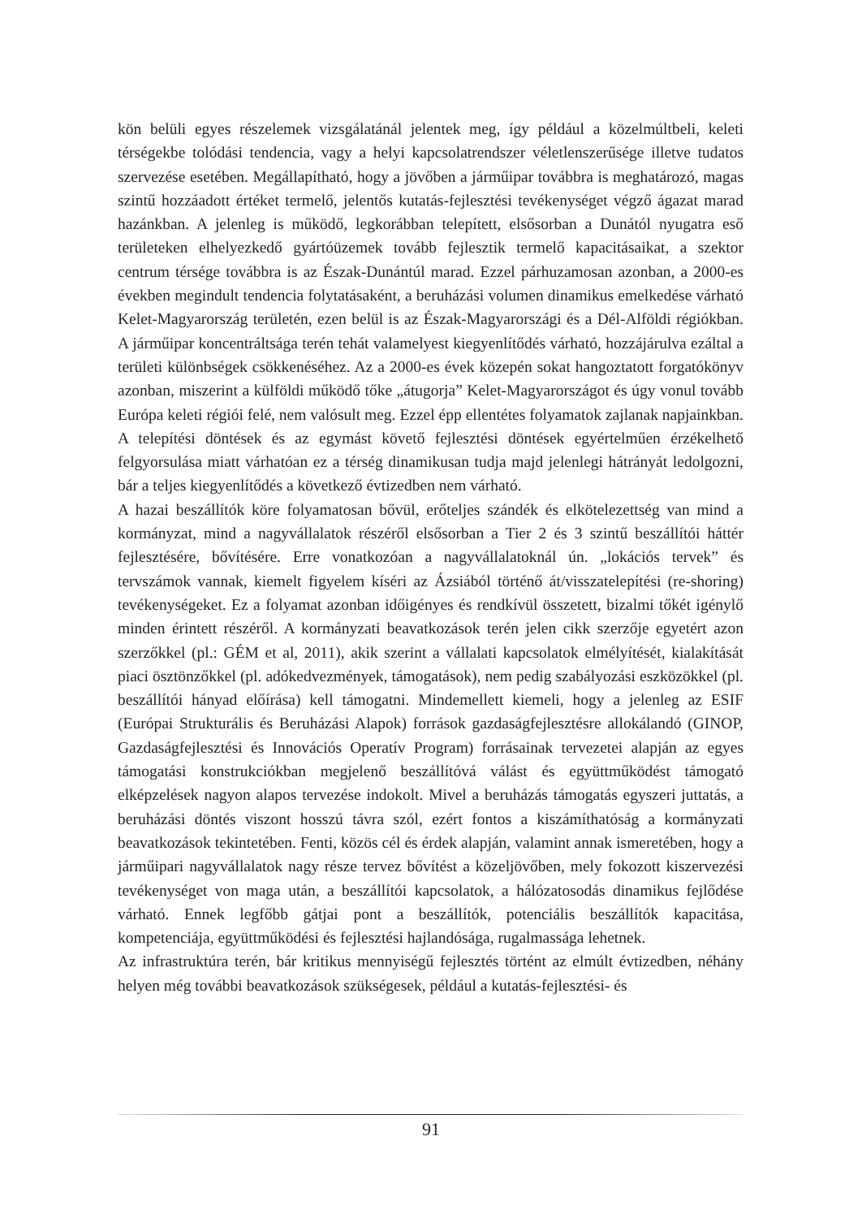kön belüli egyes részelemek vizsgálatánál jelentek meg, így például a közelmúltbeli, keleti térségekbe tolódási tendencia, vagy a helyi kapcsolatrendszer véletlenszerűsége illetve tudatos szervezése esetében. Megállapítható, hogy a jövőben a járműipar továbbra is meghatározó, magas szintű hozzáadott értéket termelő, jelentős kutatás-fejlesztési tevékenységet végző ágazat marad hazánkban. A jelenleg is működő, legkorábban telepített, elsősorban a Dunától nyugatra eső területeken elhelyezkedő gyártóüzemek tovább fejlesztik termelő kapacitásaikat, a szektor centrum térsége továbbra is az Észak-Dunántúl marad. Ezzel párhuzamosan azonban, a 2000-es években megindult tendencia folytatásaként, a beruházási volumen dinamikus emelkedése várható Kelet-Magyarország területén, ezen belül is az Észak-Magyarországi és a Dél-Alföldi régiókban. A járműipar koncentráltsága terén tehát valamelyest kiegyenlítődés várható, hozzájárulva ezáltal a területi különbségek csökkenéséhez. Az a 2000-es évek közepén sokat hangoztatott forgatókönyv azonban, miszerint a külföldi működő tőke „átugorja” Kelet-Magyarországot és úgy vonul tovább Európa keleti régiói felé, nem valósult meg. Ezzel épp ellentétes folyamatok zajlanak napjainkban. A telepítési döntések és az egymást követő fejlesztési döntések egyértelműen érzékelhető felgyorsulása miatt várhatóan ez a térség dinamikusan tudja majd jelenlegi hátrányát ledolgozni, bár a teljes kiegyenlítődés a következő évtizedben nem várható.
A hazai beszállítók köre folyamatosan bővül, erőteljes szándék és elkötelezettség van mind a kormányzat, mind a nagyvállalatok részéről elsősorban a Tier 2 és 3 szintű beszállítói háttér fejlesztésére, bővítésére. Erre vonatkozóan a nagyvállalatoknál ún. „lokációs tervek” és tervszámok vannak, kiemelt figyelem kíséri az Ázsiából történő át/visszatelepítési (re-shoring) tevékenységeket. Ez a folyamat azonban időigényes és rendkívül összetett, bizalmi tőkét igénylő minden érintett részéről. A kormányzati beavatkozások terén jelen cikk szerzője egyetért azon szerzőkkel (pl.: GÉM et al, 2011), akik szerint a vállalati kapcsolatok elmélyítését, kialakítását piaci ösztönzőkkel (pl. adókedvezmények, támogatások), nem pedig szabályozási eszközökkel (pl. beszállítói hányad előírása) kell támogatni. Mindemellett kiemeli, hogy a jelenleg az ESIF (Európai Strukturális és Beruházási Alapok) források gazdaságfejlesztésre allokálandó (GINOP, Gazdaságfejlesztési és Innovációs Operatív Program) forrásainak tervezetei alapján az egyes támogatási konstrukciókban megjelenő beszállítóvá válást és együttműködést támogató elképzelések nagyon alapos tervezése indokolt. Mivel a beruházás támogatás egyszeri juttatás, a beruházási döntés viszont hosszú távra szól, ezért fontos a kiszámíthatóság a kormányzati beavatkozások tekintetében. Fenti, közös cél és érdek alapján, valamint annak ismeretében, hogy a járműipari nagyvállalatok nagy része tervez bővítést a közeljövőben, mely fokozott kiszervezési tevékenységet von maga után, a beszállítói kapcsolatok, a hálózatosodás dinamikus fejlődése várható. Ennek legfőbb gátjai pont a beszállítók, potenciális beszállítók kapacitása, kompetenciája, együttműködési és fejlesztési hajlandósága, rugalmassága lehetnek.
Az infrastruktúra terén, bár kritikus mennyiségű fejlesztés történt az elmúlt évtizedben, néhány helyen még további beavatkozások szükségesek, például a kutatás-fejlesztési- és
91